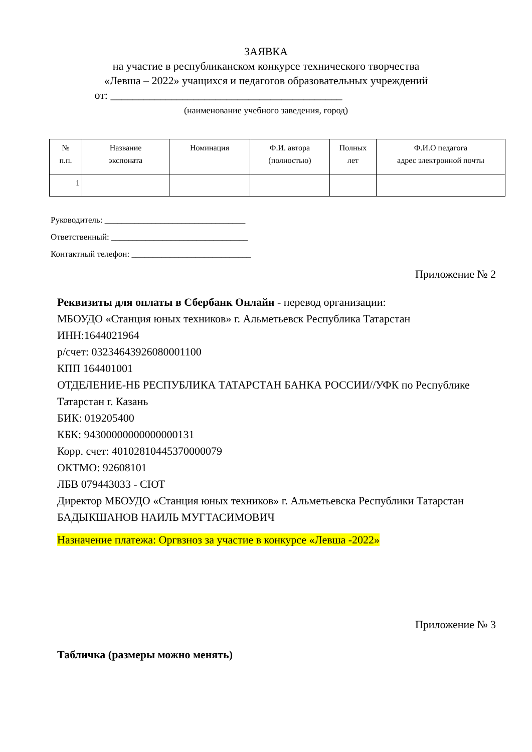ЗАЯВКА
на участие в республиканском конкурсе технического творчества
«Левша – 2022» учащихся и педагогов образовательных учреждений
от: __________________________________________
(наименование учебного заведения, город)
| № п.п. | Название экспоната | Номинация | Ф.И. автора (полностью) | Полных лет | Ф.И.О педагога адрес электронной почты |
| --- | --- | --- | --- | --- | --- |
| 1 | | | | | |
Руководитель: _________________________________
Ответственный: ________________________________
Контактный телефон: ____________________________
Приложение № 2
Реквизиты для оплаты в Сбербанк Онлайн - перевод организации:
МБОУДО «Станция юных техников» г. Альметьевск Республика Татарстан
ИНН:1644021964
р/счет: 03234643926080001100
КПП 164401001
ОТДЕЛЕНИЕ-НБ РЕСПУБЛИКА ТАТАРСТАН БАНКА РОССИИ//УФК по Республике Татарстан г. Казань
БИК: 019205400
КБК: 94300000000000000131
Корр. счет: 40102810445370000079
ОКТМО: 92608101
ЛБВ 079443033 - СЮТ
Директор МБОУДО «Станция юных техников» г. Альметьевска Республики Татарстан БАДЫКШАНОВ НАИЛЬ МУГТАСИМОВИЧ
Назначение платежа: Оргвзноз за участие в конкурсе «Левша -2022»
Приложение № 3
Табличка (размеры можно менять)